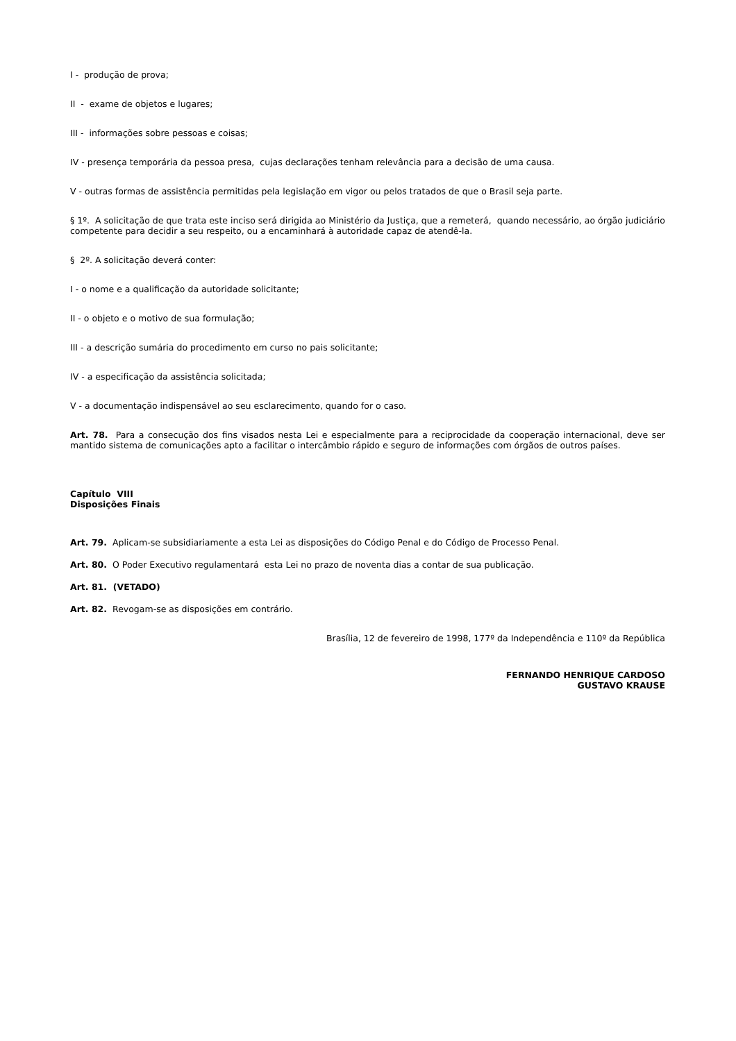I - produção de prova;
II - exame de objetos e lugares;
III - informações sobre pessoas e coisas;
IV - presença temporária da pessoa presa, cujas declarações tenham relevância para a decisão de uma causa.
V - outras formas de assistência permitidas pela legislação em vigor ou pelos tratados de que o Brasil seja parte.
§ 1º. A solicitação de que trata este inciso será dirigida ao Ministério da Justiça, que a remeterá, quando necessário, ao órgão judiciário competente para decidir a seu respeito, ou a encaminhará à autoridade capaz de atendê-la.
§ 2º. A solicitação deverá conter:
I - o nome e a qualificação da autoridade solicitante;
II - o objeto e o motivo de sua formulação;
III - a descrição sumária do procedimento em curso no pais solicitante;
IV - a especificação da assistência solicitada;
V - a documentação indispensável ao seu esclarecimento, quando for o caso.
Art. 78. Para a consecução dos fins visados nesta Lei e especialmente para a reciprocidade da cooperação internacional, deve ser mantido sistema de comunicações apto a facilitar o intercâmbio rápido e seguro de informações com órgãos de outros países.
Capítulo VIII
Disposições Finais
Art. 79. Aplicam-se subsidiariamente a esta Lei as disposições do Código Penal e do Código de Processo Penal.
Art. 80. O Poder Executivo regulamentará esta Lei no prazo de noventa dias a contar de sua publicação.
Art. 81. (VETADO)
Art. 82. Revogam-se as disposições em contrário.
Brasília, 12 de fevereiro de 1998, 177º da Independência e 110º da República
FERNANDO HENRIQUE CARDOSO
GUSTAVO KRAUSE